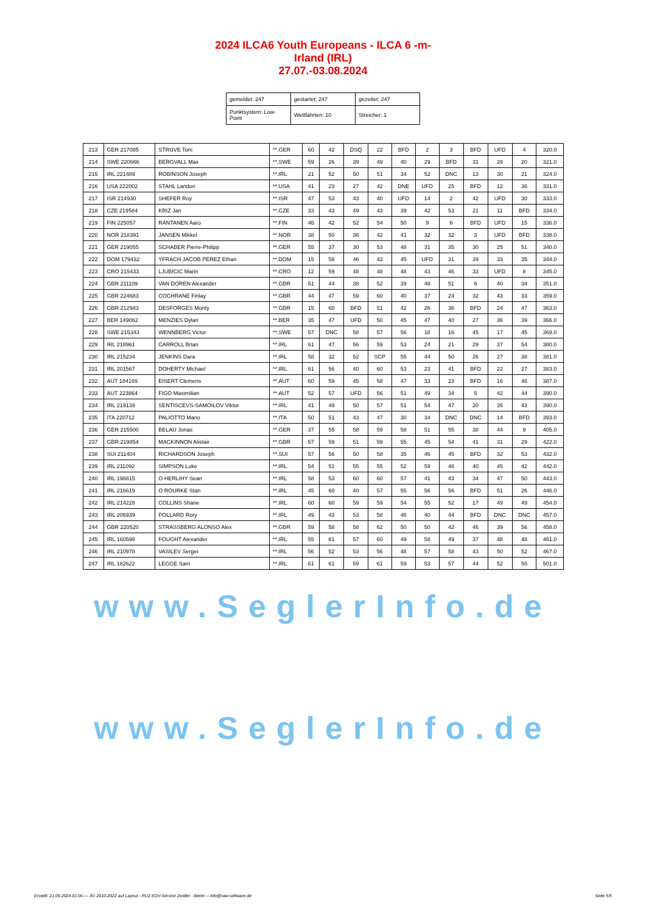2024 ILCA6 Youth Europeans - ILCA 6 -m-
Irland (IRL)
27.07.-03.08.2024
| gemeldet: 247 | gestartet: 247 | gezeitet: 247 |
| Punktsystem: Low-Point | Wettfahrten: 10 | Streicher: 1 |
| 213 | GER 217085 | STRUVE Tom | **.GER | 60 | 42 | DSQ | 22 | BFD | 2 | 3 | BFD | UFD | 4 | 320.0 |
| 214 | SWE 220666 | BERGVALL Max | **.SWE | 59 | 26 | 39 | 49 | 40 | 29 | BFD | 31 | 28 | 20 | 321.0 |
| 215 | IRL 221489 | ROBINSON Joseph | **.IRL | 21 | 52 | 50 | 51 | 34 | 52 | DNC | 13 | 30 | 21 | 324.0 |
| 216 | USA 222002 | STAHL Landon | **.USA | 41 | 23 | 27 | 42 | DNE | UFD | 25 | BFD | 12 | 36 | 331.0 |
| 217 | ISR 214930 | SHEFER Roy | **.ISR | 47 | 53 | 43 | 40 | UFD | 14 | 2 | 42 | UFD | 30 | 333.0 |
| 218 | CZE 219584 | KRIZ Jan | **.CZE | 33 | 43 | 49 | 43 | 39 | 42 | 53 | 21 | 11 | BFD | 334.0 |
| 219 | FIN 225057 | RANTANEN Aaro | **.FIN | 46 | 42 | 52 | 54 | 50 | 9 | 6 | BFD | UFD | 15 | 336.0 |
| 220 | NOR 218391 | JANSEN Mikkel | **.NOR | 38 | 50 | 38 | 42 | 41 | 32 | 32 | 3 | UFD | BFD | 338.0 |
| 221 | GER 219055 | SCHABER Pierre-Philipp | **.GER | 55 | 37 | 30 | 53 | 48 | 31 | 35 | 30 | 25 | 51 | 340.0 |
| 222 | DOM 179432 | YFRACH JACOB PEREZ Ethan | **.DOM | 15 | 58 | 46 | 42 | 45 | UFD | 31 | 39 | 33 | 35 | 344.0 |
| 223 | CRO 215433 | LJUBICIC Marin | **.CRO | 12 | 59 | 48 | 48 | 48 | 43 | 46 | 33 | UFD | 8 | 345.0 |
| 224 | GBR 211109 | VAN DOREN Alexander | **.GBR | 51 | 44 | 38 | 52 | 39 | 48 | 51 | 6 | 40 | 34 | 351.0 |
| 225 | GBR 224683 | COCHRANE Finlay | **.GBR | 44 | 47 | 59 | 60 | 40 | 37 | 24 | 32 | 43 | 33 | 359.0 |
| 226 | GBR 212943 | DESFORGES Monty | **.GBR | 15 | 60 | BFD | 51 | 42 | 26 | 36 | BFD | 24 | 47 | 363.0 |
| 227 | BER 149062 | MENZIES Dylan | **.BER | 35 | 47 | UFD | 50 | 45 | 47 | 40 | 27 | 36 | 39 | 366.0 |
| 228 | SWE 215343 | WENNBERG Victor | **.SWE | 57 | DNC | 58 | 57 | 56 | 18 | 16 | 45 | 17 | 45 | 369.0 |
| 229 | IRL 218961 | CARROLL Brian | **.IRL | 61 | 47 | 56 | 59 | 53 | 24 | 21 | 29 | 37 | 54 | 380.0 |
| 230 | IRL 215234 | JENKINS Dara | **.IRL | 58 | 32 | 52 | SCP | 55 | 44 | 50 | 26 | 27 | 38 | 381.0 |
| 231 | IRL 201567 | DOHERTY Michael | **.IRL | 61 | 56 | 40 | 60 | 53 | 23 | 41 | BFD | 22 | 27 | 383.0 |
| 232 | AUT 184169 | EISERT Clemens | **.AUT | 60 | 59 | 45 | 58 | 47 | 33 | 23 | BFD | 16 | 46 | 387.0 |
| 233 | AUT 223864 | FIGO Maximilian | **.AUT | 52 | 57 | UFD | 56 | 51 | 49 | 34 | 5 | 42 | 44 | 390.0 |
| 234 | IRL 219139 | SENTISCEVS-SAMOILOV Viktor | **.IRL | 41 | 49 | 50 | 57 | 51 | 54 | 47 | 20 | 35 | 43 | 390.0 |
| 235 | ITA 220712 | PALIOTTO Mario | **.ITA | 50 | 51 | 43 | 47 | 30 | 34 | DNC | DNC | 14 | BFD | 393.0 |
| 236 | GER 215500 | BELAU Jonas | **.GER | 37 | 55 | 58 | 59 | 58 | 51 | 55 | 38 | 44 | 9 | 405.0 |
| 237 | GBR 219854 | MACKINNON Alistair | **.GBR | 57 | 59 | 51 | 59 | 55 | 45 | 54 | 41 | 31 | 29 | 422.0 |
| 238 | SUI 211404 | RICHARDSON Joseph | **.SUI | 57 | 56 | 50 | 58 | 35 | 46 | 45 | BFD | 32 | 53 | 432.0 |
| 239 | IRL 211092 | SIMPSON Luke | **.IRL | 54 | 51 | 55 | 55 | 52 | 59 | 48 | 40 | 45 | 42 | 442.0 |
| 240 | IRL 198815 | O HERLIHY Sean | **.IRL | 58 | 53 | 60 | 60 | 57 | 41 | 43 | 34 | 47 | 50 | 443.0 |
| 241 | IRL 216619 | O ROURKE Stan | **.IRL | 45 | 60 | 40 | 57 | 55 | 56 | 56 | BFD | 51 | 26 | 446.0 |
| 242 | IRL 214228 | COLLINS Shane | **.IRL | 60 | 60 | 59 | 59 | 54 | 55 | 52 | 17 | 49 | 49 | 454.0 |
| 243 | IRL 206939 | POLLARD Rory | **.IRL | 49 | 43 | 53 | 58 | 46 | 40 | 44 | BFD | DNC | DNC | 457.0 |
| 244 | GBR 220520 | STRASSBERG ALONSO Alex | **.GBR | 59 | 58 | 58 | 62 | 50 | 50 | 42 | 46 | 39 | 56 | 458.0 |
| 245 | IRL 160598 | FOUGHT Alexander | **.IRL | 55 | 61 | 57 | 60 | 49 | 58 | 49 | 37 | 48 | 48 | 461.0 |
| 246 | IRL 210978 | VASILEV Sergei | **.IRL | 56 | 52 | 53 | 56 | 48 | 57 | 58 | 43 | 50 | 52 | 467.0 |
| 247 | IRL 182622 | LEGGE Sam | **.IRL | 61 | 61 | 59 | 61 | 59 | 53 | 57 | 44 | 52 | 55 | 501.0 |
www.SeglerInfo.de
www.SeglerInfo.de
Erstellt: 21.09.2024 01:06 --- Â© 2010-2022 auf Layout - RUZ EDV-Service Zeidler - Berlin -- info@raw-software.de Seite 5/5